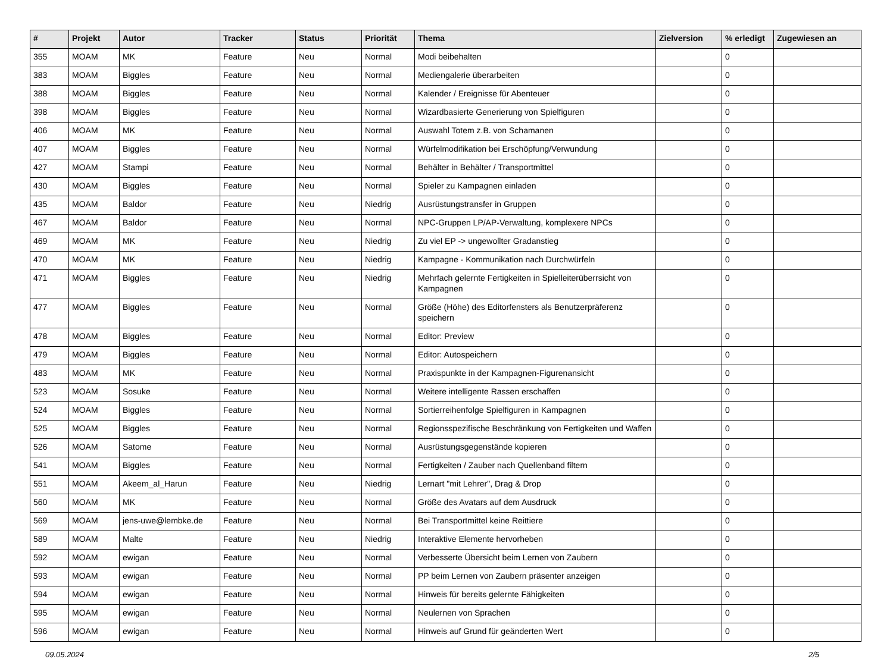| # | Projekt | Autor | Tracker | Status | Priorität | Thema | Zielversion | % erledigt | Zugewiesen an |
| --- | --- | --- | --- | --- | --- | --- | --- | --- | --- |
| 355 | MOAM | MK | Feature | Neu | Normal | Modi beibehalten | | 0 | |
| 383 | MOAM | Biggles | Feature | Neu | Normal | Mediengalerie überarbeiten | | 0 | |
| 388 | MOAM | Biggles | Feature | Neu | Normal | Kalender / Ereignisse für Abenteuer | | 0 | |
| 398 | MOAM | Biggles | Feature | Neu | Normal | Wizardbasierte Generierung von Spielfiguren | | 0 | |
| 406 | MOAM | MK | Feature | Neu | Normal | Auswahl Totem z.B. von Schamanen | | 0 | |
| 407 | MOAM | Biggles | Feature | Neu | Normal | Würfelmodifikation bei Erschöpfung/Verwundung | | 0 | |
| 427 | MOAM | Stampi | Feature | Neu | Normal | Behälter in Behälter / Transportmittel | | 0 | |
| 430 | MOAM | Biggles | Feature | Neu | Normal | Spieler zu Kampagnen einladen | | 0 | |
| 435 | MOAM | Baldor | Feature | Neu | Niedrig | Ausrüstungstransfer in Gruppen | | 0 | |
| 467 | MOAM | Baldor | Feature | Neu | Normal | NPC-Gruppen LP/AP-Verwaltung, komplexere NPCs | | 0 | |
| 469 | MOAM | MK | Feature | Neu | Niedrig | Zu viel EP -> ungewollter Gradanstieg | | 0 | |
| 470 | MOAM | MK | Feature | Neu | Niedrig | Kampagne - Kommunikation nach Durchwürfeln | | 0 | |
| 471 | MOAM | Biggles | Feature | Neu | Niedrig | Mehrfach gelernte Fertigkeiten in Spielleiterüberrsicht von Kampagnen | | 0 | |
| 477 | MOAM | Biggles | Feature | Neu | Normal | Größe (Höhe) des Editorfensters als Benutzerpräferenz speichern | | 0 | |
| 478 | MOAM | Biggles | Feature | Neu | Normal | Editor: Preview | | 0 | |
| 479 | MOAM | Biggles | Feature | Neu | Normal | Editor: Autospeichern | | 0 | |
| 483 | MOAM | MK | Feature | Neu | Normal | Praxispunkte in der Kampagnen-Figurenansicht | | 0 | |
| 523 | MOAM | Sosuke | Feature | Neu | Normal | Weitere intelligente Rassen erschaffen | | 0 | |
| 524 | MOAM | Biggles | Feature | Neu | Normal | Sortierreihenfolge Spielfiguren in Kampagnen | | 0 | |
| 525 | MOAM | Biggles | Feature | Neu | Normal | Regionsspezifische Beschränkung von Fertigkeiten und Waffen | | 0 | |
| 526 | MOAM | Satome | Feature | Neu | Normal | Ausrüstungsgegenstände kopieren | | 0 | |
| 541 | MOAM | Biggles | Feature | Neu | Normal | Fertigkeiten / Zauber nach Quellenband filtern | | 0 | |
| 551 | MOAM | Akeem_al_Harun | Feature | Neu | Niedrig | Lernart "mit Lehrer", Drag & Drop | | 0 | |
| 560 | MOAM | MK | Feature | Neu | Normal | Größe des Avatars auf dem Ausdruck | | 0 | |
| 569 | MOAM | jens-uwe@lembke.de | Feature | Neu | Normal | Bei Transportmittel keine Reittiere | | 0 | |
| 589 | MOAM | Malte | Feature | Neu | Niedrig | Interaktive Elemente hervorheben | | 0 | |
| 592 | MOAM | ewigan | Feature | Neu | Normal | Verbesserte Übersicht beim Lernen von Zaubern | | 0 | |
| 593 | MOAM | ewigan | Feature | Neu | Normal | PP beim Lernen von Zaubern präsenter anzeigen | | 0 | |
| 594 | MOAM | ewigan | Feature | Neu | Normal | Hinweis für bereits gelernte Fähigkeiten | | 0 | |
| 595 | MOAM | ewigan | Feature | Neu | Normal | Neulernen von Sprachen | | 0 | |
| 596 | MOAM | ewigan | Feature | Neu | Normal | Hinweis auf Grund für geänderten Wert | | 0 | |
09.05.2024 2/5